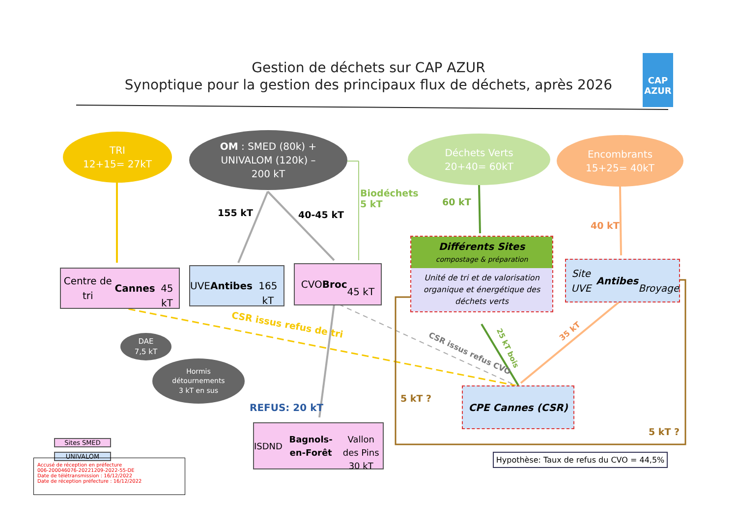Gestion de déchets sur CAP AZUR
Synoptique pour la gestion des principaux flux de déchets, après 2026
CAP AZUR
TRI
12+15= 27kT
OM : SMED (80k) +
UNIVALOM (120k) –
200 kT
Déchets Verts
20+40= 60kT
Encombrants
15+25= 40kT
155 kT 40-45 kT
Biodéchets
5 kT
60 kT
40 kT
Centre de tri Cannes
45 kT
UVE Antibes
165 kT
CVO Broc
45 kT
Différents Sites
compostage & préparation
Unité de tri et de valorisation organique et énergétique des déchets verts
Site UVE Antibes
Broyage
DAE
7,5 kT
Hormis
détournements
3 kT en sus
CSR issus refus de tri
CSR issus refus CVO
25 kT bois
35 kT
REFUS: 20 kT
5 kT ?
5 kT ?
CPE Cannes (CSR)
ISDND Bagnols-en-Forêt
Vallon des Pins
30 kT
Hypothèse: Taux de refus du CVO = 44,5%
Sites SMED
UNIVALOM
Accusé de réception en préfecture
006-200046076-20221209-2022-55-DE
Date de télétransmission : 16/12/2022
Date de réception préfecture : 16/12/2022